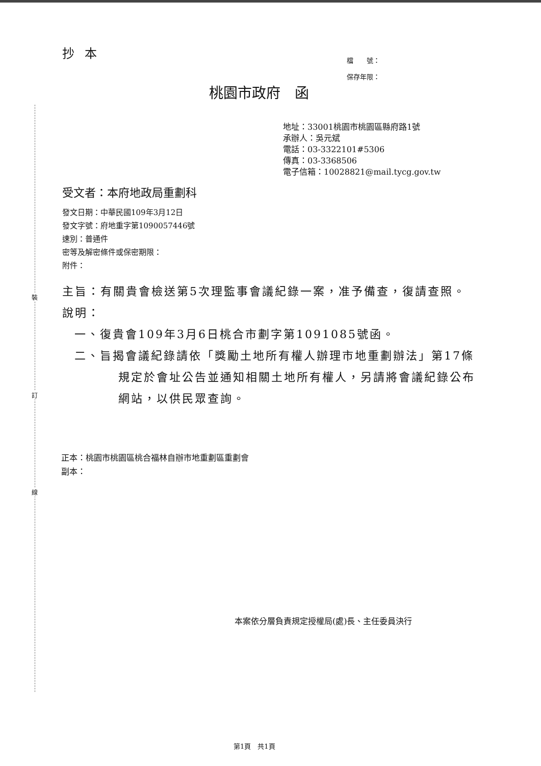裝
訂
線
抄本
檔　　號：
保存年限：
桃園市政府　函
地址：33001桃園市桃園區縣府路1號
承辦人：吳元斌
電話：03-3322101#5306
傳真：03-3368506
電子信箱：10028821@mail.tycg.gov.tw
受文者：本府地政局重劃科
發文日期：中華民國109年3月12日
發文字號：府地重字第1090057446號
速別：普通件
密等及解密條件或保密期限：
附件：
主旨：有關貴會檢送第5次理監事會議紀錄一案，准予備查，復請查照。
說明：
一、復貴會109年3月6日桃合市劃字第1091085號函。
二、旨揭會議紀錄請依「獎勵土地所有權人辦理市地重劃辦法」第17條規定於會址公告並通知相關土地所有權人，另請將會議紀錄公布網站，以供民眾查詢。
正本：桃園市桃園區桃合福林自辦市地重劃區重劃會
副本：
本案依分層負責規定授權局(處)長、主任委員決行
第1頁　共1頁